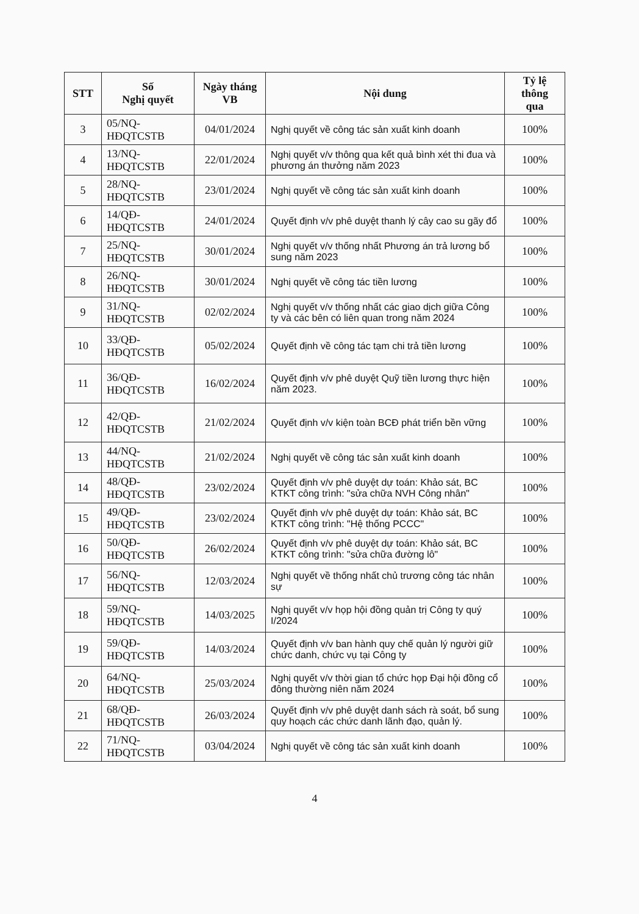| STT | Số Nghị quyết | Ngày tháng VB | Nội dung | Tỷ lệ thông qua |
| --- | --- | --- | --- | --- |
| 3 | 05/NQ- HĐQTCSTB | 04/01/2024 | Nghị quyết về công tác sản xuất kinh doanh | 100% |
| 4 | 13/NQ- HĐQTCSTB | 22/01/2024 | Nghị quyết v/v thông qua kết quả bình xét thi đua và phương án thưởng năm 2023 | 100% |
| 5 | 28/NQ- HĐQTCSTB | 23/01/2024 | Nghị quyết về công tác sản xuất kinh doanh | 100% |
| 6 | 14/QĐ- HĐQTCSTB | 24/01/2024 | Quyết định v/v phê duyệt thanh lý cây cao su gãy đổ | 100% |
| 7 | 25/NQ- HĐQTCSTB | 30/01/2024 | Nghị quyết v/v thống nhất Phương án trả lương bổ sung năm 2023 | 100% |
| 8 | 26/NQ- HĐQTCSTB | 30/01/2024 | Nghị quyết về công tác tiền lương | 100% |
| 9 | 31/NQ- HĐQTCSTB | 02/02/2024 | Nghị quyết v/v thống nhất các giao dịch giữa Công ty và các bên có liên quan trong năm 2024 | 100% |
| 10 | 33/QĐ- HĐQTCSTB | 05/02/2024 | Quyết định về công tác tạm chi trả tiền lương | 100% |
| 11 | 36/QĐ- HĐQTCSTB | 16/02/2024 | Quyết định v/v phê duyệt Quỹ tiền lương thực hiện năm 2023. | 100% |
| 12 | 42/QĐ- HĐQTCSTB | 21/02/2024 | Quyết định v/v kiện toàn BCĐ phát triển bền vững | 100% |
| 13 | 44/NQ- HĐQTCSTB | 21/02/2024 | Nghị quyết về công tác sản xuất kinh doanh | 100% |
| 14 | 48/QĐ- HĐQTCSTB | 23/02/2024 | Quyết định v/v phê duyệt dự toán: Khảo sát, BC KTKT công trình: "sửa chữa NVH Công nhân" | 100% |
| 15 | 49/QĐ- HĐQTCSTB | 23/02/2024 | Quyết định v/v phê duyệt dự toán: Khảo sát, BC KTKT công trình: "Hệ thống PCCC" | 100% |
| 16 | 50/QĐ- HĐQTCSTB | 26/02/2024 | Quyết định v/v phê duyệt dự toán: Khảo sát, BC KTKT công trình: "sửa chữa đường lô" | 100% |
| 17 | 56/NQ- HĐQTCSTB | 12/03/2024 | Nghị quyết về thống nhất chủ trương công tác nhân sự | 100% |
| 18 | 59/NQ- HĐQTCSTB | 14/03/2025 | Nghị quyết v/v họp hội đồng quản trị Công ty quý I/2024 | 100% |
| 19 | 59/QĐ- HĐQTCSTB | 14/03/2024 | Quyết định v/v ban hành quy chế quản lý người giữ chức danh, chức vụ tại Công ty | 100% |
| 20 | 64/NQ- HĐQTCSTB | 25/03/2024 | Nghị quyết v/v thời gian tổ chức họp Đại hội đồng cổ đông thường niên năm 2024 | 100% |
| 21 | 68/QĐ- HĐQTCSTB | 26/03/2024 | Quyết định v/v phê duyệt danh sách rà soát, bổ sung quy hoạch các chức danh lãnh đạo, quản lý. | 100% |
| 22 | 71/NQ- HĐQTCSTB | 03/04/2024 | Nghị quyết về công tác sản xuất kinh doanh | 100% |
4